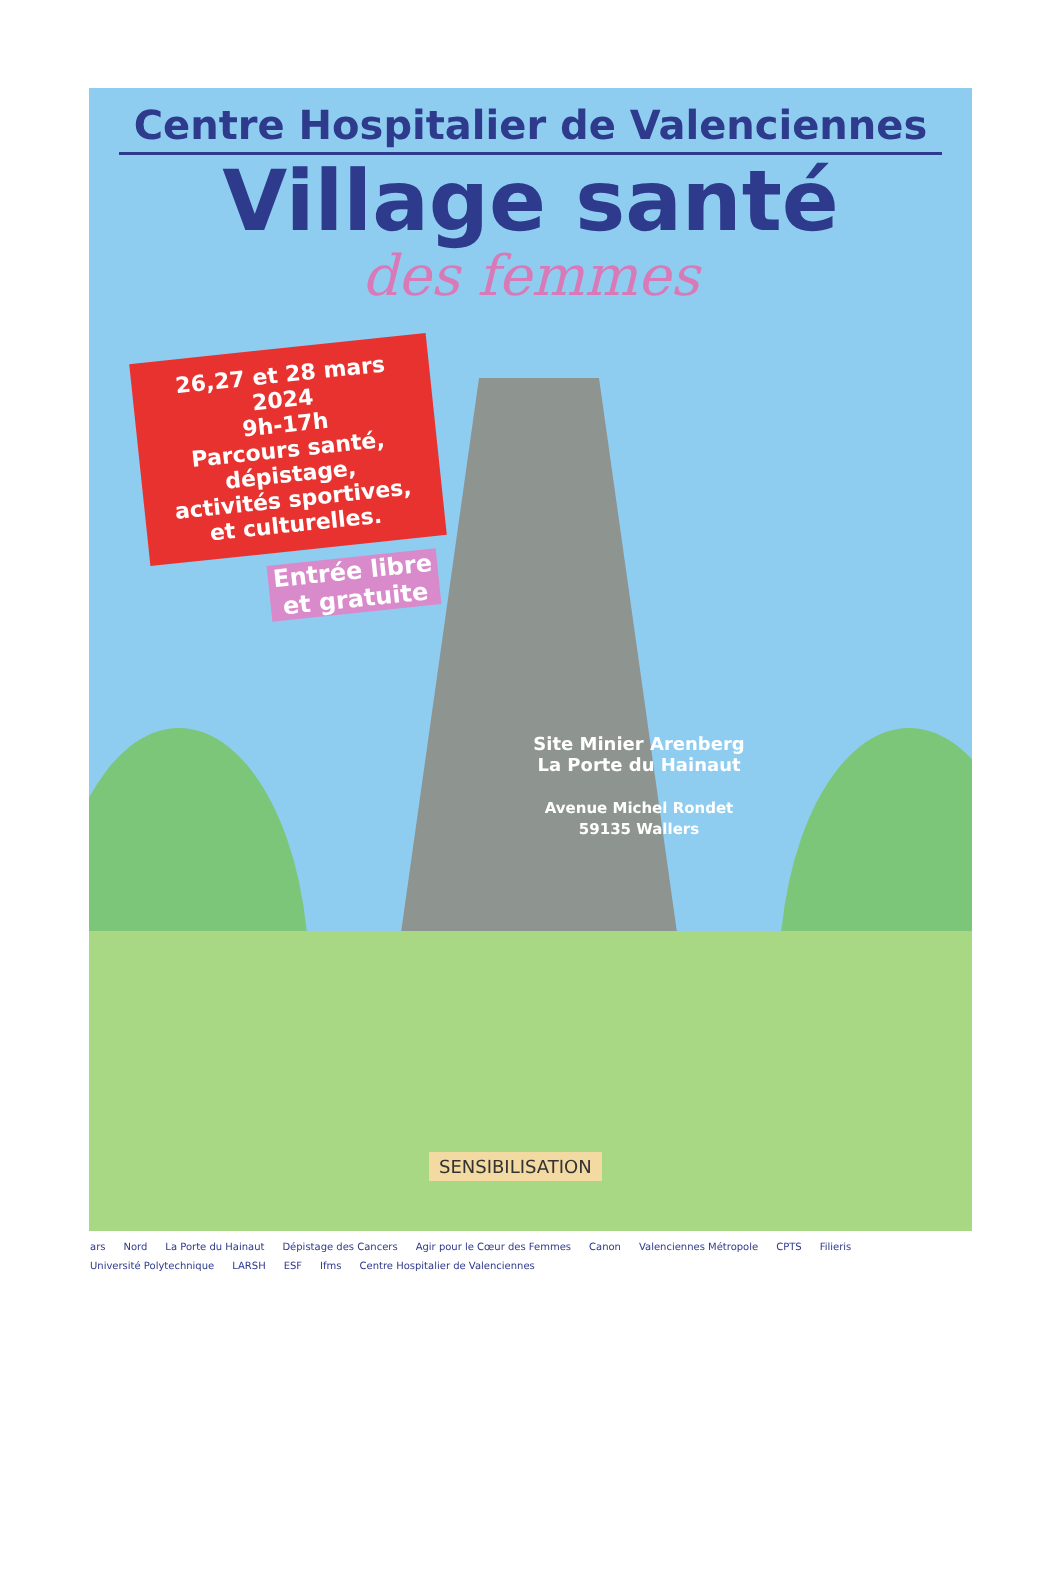Centre Hospitalier de Valenciennes
Village santé
des femmes
26,27 et 28 mars 2024
9h-17h
Parcours santé,
dépistage,
activités sportives,
et culturelles.
Entrée libre
et gratuite
Site Minier Arenberg
La Porte du Hainaut
Avenue Michel Rondet
59135 Wallers
SENSIBILISATION
ars Nord La Porte du Hainaut Dépistage des Cancers Agir pour le Cœur des Femmes Canon Valenciennes Métropole CPTS Filieris Université Polytechnique LARSH ESF Ifms Centre Hospitalier de Valenciennes